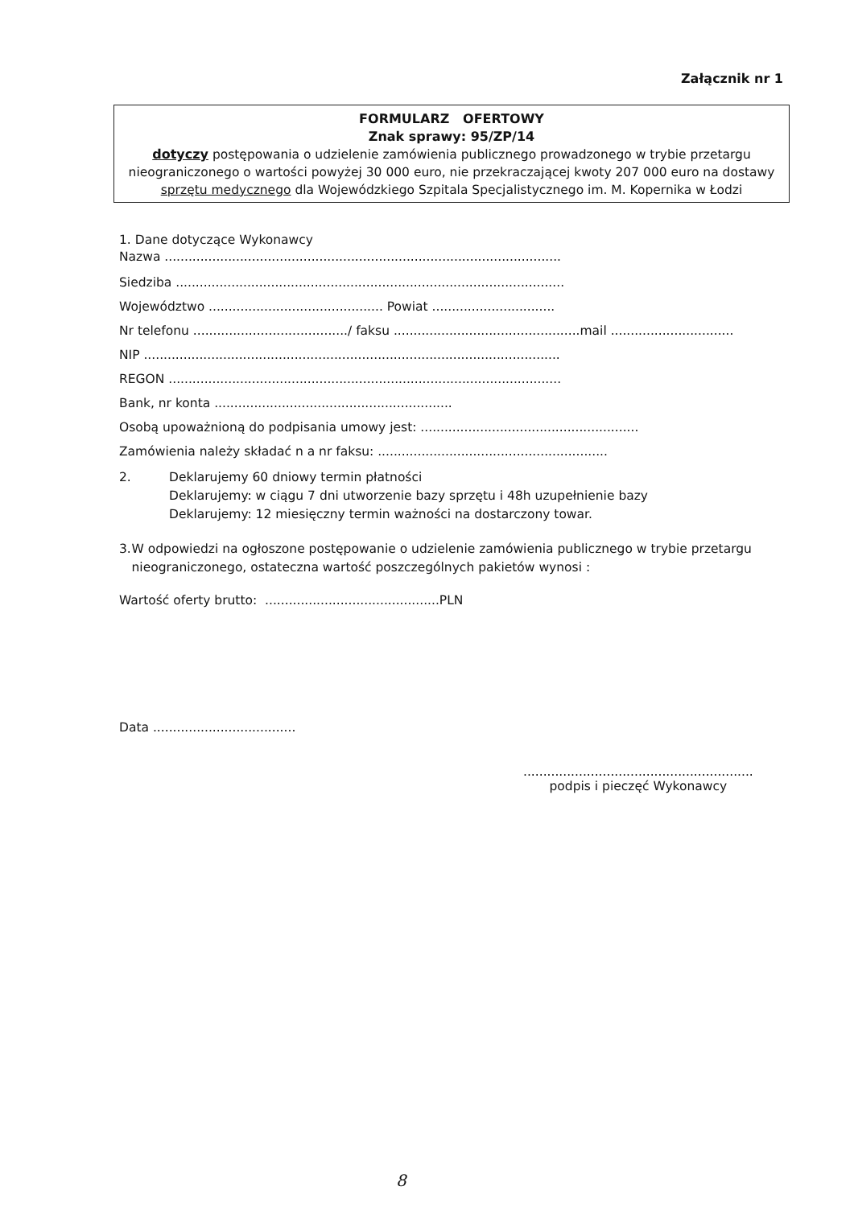Załącznik nr 1
FORMULARZ OFERTOWY
Znak sprawy: 95/ZP/14
dotyczy postępowania o udzielenie zamówienia publicznego prowadzonego w trybie przetargu nieograniczonego o wartości powyżej 30 000 euro, nie przekraczającej kwoty 207 000 euro na dostawy sprzętu medycznego dla Wojewódzkiego Szpitala Specjalistycznego im. M. Kopernika w Łodzi
1. Dane dotyczące Wykonawcy
Nazwa ....................................................................................................
Siedziba ..................................................................................................
Województwo ............................................ Powiat ...............................
Nr telefonu ......................................./ faksu ...............................................mail ...............................
NIP .........................................................................................................
REGON ...................................................................................................
Bank, nr konta ............................................................
Osobą upoważnioną do podpisania umowy jest: .......................................................
Zamówienia należy składać n a nr faksu: ..........................................................
2. Deklarujemy 60 dniowy termin płatności
Deklarujemy: w ciągu 7 dni utworzenie bazy sprzętu i 48h uzupełnienie bazy
Deklarujemy: 12 miesięczny termin ważności na dostarczony towar.
3. W odpowiedzi na ogłoszone postępowanie o udzielenie zamówienia publicznego w trybie przetargu nieograniczonego, ostateczna wartość poszczególnych pakietów wynosi :
Wartość oferty brutto: ............................................PLN
Data ....................................
..........................................................
podpis i pieczęć Wykonawcy
8